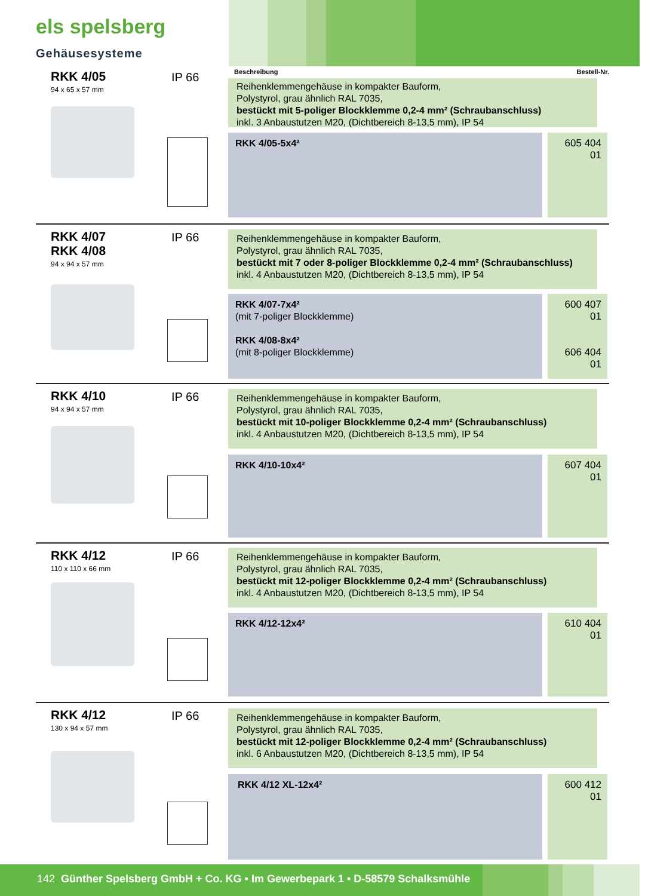els spelsberg
Gehäusesysteme
Beschreibung Bestell-Nr.
RKK 4/05
94 x 65 x 57 mm
IP 66
Reihenklemmengehäuse in kompakter Bauform,
Polystyrol, grau ähnlich RAL 7035,
bestückt mit 5-poliger Blockklemme 0,2-4 mm² (Schraubanschluss)
inkl. 3 Anbaustutzen M20, (Dichtbereich 8-13,5 mm), IP 54
RKK 4/05-5x4²
605 404 01
RKK 4/07
RKK 4/08
94 x 94 x 57 mm
IP 66
Reihenklemmengehäuse in kompakter Bauform,
Polystyrol, grau ähnlich RAL 7035,
bestückt mit 7 oder 8-poliger Blockklemme 0,2-4 mm² (Schraubanschluss)
inkl. 4 Anbaustutzen M20, (Dichtbereich 8-13,5 mm), IP 54
RKK 4/07-7x4²
(mit 7-poliger Blockklemme)
RKK 4/08-8x4²
(mit 8-poliger Blockklemme)
600 407 01
606 404 01
RKK 4/10
94 x 94 x 57 mm
IP 66
Reihenklemmengehäuse in kompakter Bauform,
Polystyrol, grau ähnlich RAL 7035,
bestückt mit 10-poliger Blockklemme 0,2-4 mm² (Schraubanschluss)
inkl. 4 Anbaustutzen M20, (Dichtbereich 8-13,5 mm), IP 54
RKK 4/10-10x4²
607 404 01
RKK 4/12
110 x 110 x 66 mm
IP 66
Reihenklemmengehäuse in kompakter Bauform,
Polystyrol, grau ähnlich RAL 7035,
bestückt mit 12-poliger Blockklemme 0,2-4 mm² (Schraubanschluss)
inkl. 4 Anbaustutzen M20, (Dichtbereich 8-13,5 mm), IP 54
RKK 4/12-12x4²
610 404 01
RKK 4/12
130 x 94 x 57 mm
IP 66
Reihenklemmengehäuse in kompakter Bauform,
Polystyrol, grau ähnlich RAL 7035,
bestückt mit 12-poliger Blockklemme 0,2-4 mm² (Schraubanschluss)
inkl. 6 Anbaustutzen M20, (Dichtbereich 8-13,5 mm), IP 54
RKK 4/12 XL-12x4²
600 412 01
142 Günther Spelsberg GmbH + Co. KG • Im Gewerbepark 1 • D-58579 Schalksmühle